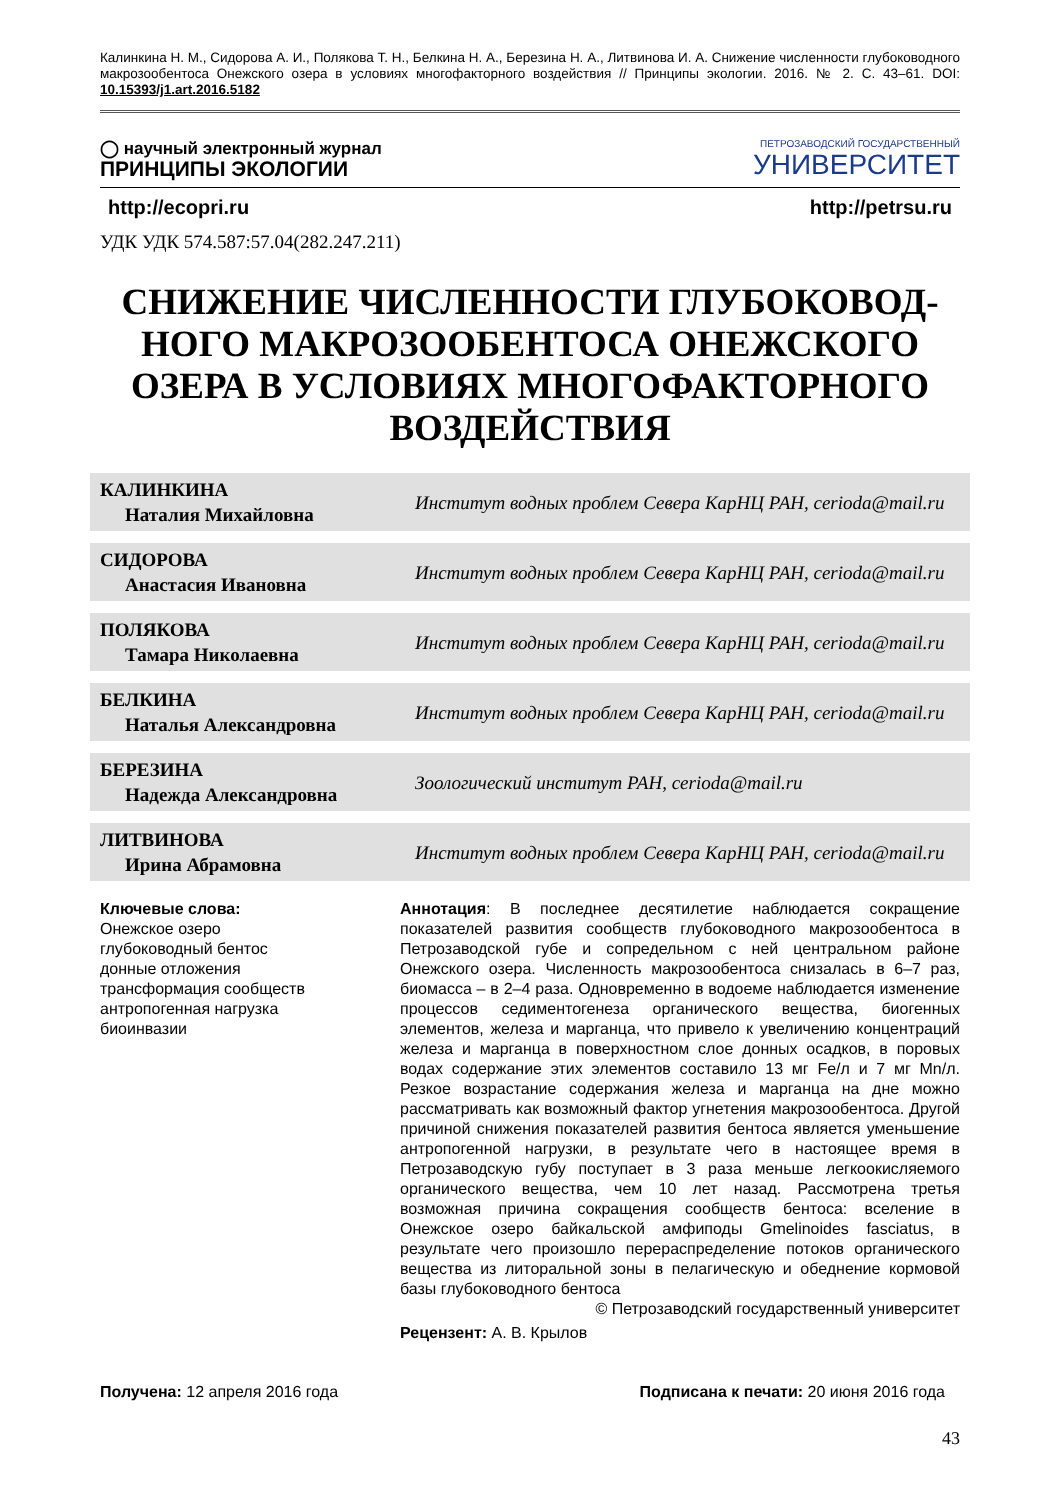Калинкина Н. М., Сидорова А. И., Полякова Т. Н., Белкина Н. А., Березина Н. А., Литвинова И. А. Снижение численности глубоководного макрозообентоса Онежского озера в условиях многофакторного воздействия // Принципы экологии. 2016. № 2. С. 43–61. DOI: 10.15393/j1.art.2016.5182
◯ научный электронный журнал
ПРИНЦИПЫ ЭКОЛОГИИ
ПЕТРОЗАВОДСКИЙ ГОСУДАРСТВЕННЫЙ
УНИВЕРСИТЕТ
http://ecopri.ru http://petrsu.ru
УДК УДК 574.587:57.04(282.247.211)
СНИЖЕНИЕ ЧИСЛЕННОСТИ ГЛУБОКОВОД-НОГО МАКРОЗООБЕНТОСА ОНЕЖСКОГО ОЗЕРА В УСЛОВИЯХ МНОГОФАКТОРНОГО ВОЗДЕЙСТВИЯ
КАЛИНКИНА
Наталия Михайловна
Институт водных проблем Севера КарНЦ РАН, cerioda@mail.ru
СИДОРОВА
Анастасия Ивановна
Институт водных проблем Севера КарНЦ РАН, cerioda@mail.ru
ПОЛЯКОВА
Тамара Николаевна
Институт водных проблем Севера КарНЦ РАН, cerioda@mail.ru
БЕЛКИНА
Наталья Александровна
Институт водных проблем Севера КарНЦ РАН, cerioda@mail.ru
БЕРЕЗИНА
Надежда Александровна
Зоологический институт РАН, cerioda@mail.ru
ЛИТВИНОВА
Ирина Абрамовна
Институт водных проблем Севера КарНЦ РАН, cerioda@mail.ru
Ключевые слова:
Онежское озеро
глубоководный бентос
донные отложения
трансформация сообществ
антропогенная нагрузка
биоинвазии
Аннотация: В последнее десятилетие наблюдается сокращение показателей развития сообществ глубоководного макрозообентоса в Петрозаводской губе и сопредельном с ней центральном районе Онежского озера. Численность макрозообентоса снизалась в 6–7 раз, биомасса – в 2–4 раза. Одновременно в водоеме наблюдается изменение процессов седиментогенеза органического вещества, биогенных элементов, железа и марганца, что привело к увеличению концентраций железа и марганца в поверхностном слое донных осадков, в поровых водах содержание этих элементов составило 13 мг Fe/л и 7 мг Mn/л. Резкое возрастание содержания железа и марганца на дне можно рассматривать как возможный фактор угнетения макрозообентоса. Другой причиной снижения показателей развития бентоса является уменьшение антропогенной нагрузки, в результате чего в настоящее время в Петрозаводскую губу поступает в 3 раза меньше легкоокисляемого органического вещества, чем 10 лет назад. Рассмотрена третья возможная причина сокращения сообществ бентоса: вселение в Онежское озеро байкальской амфиподы Gmelinoides fasciatus, в результате чего произошло перераспределение потоков органического вещества из литоральной зоны в пелагическую и обеднение кормовой базы глубоководного бентоса
© Петрозаводский государственный университет
Рецензент: А. В. Крылов
Получена: 12 апреля 2016 года Подписана к печати: 20 июня 2016 года
43